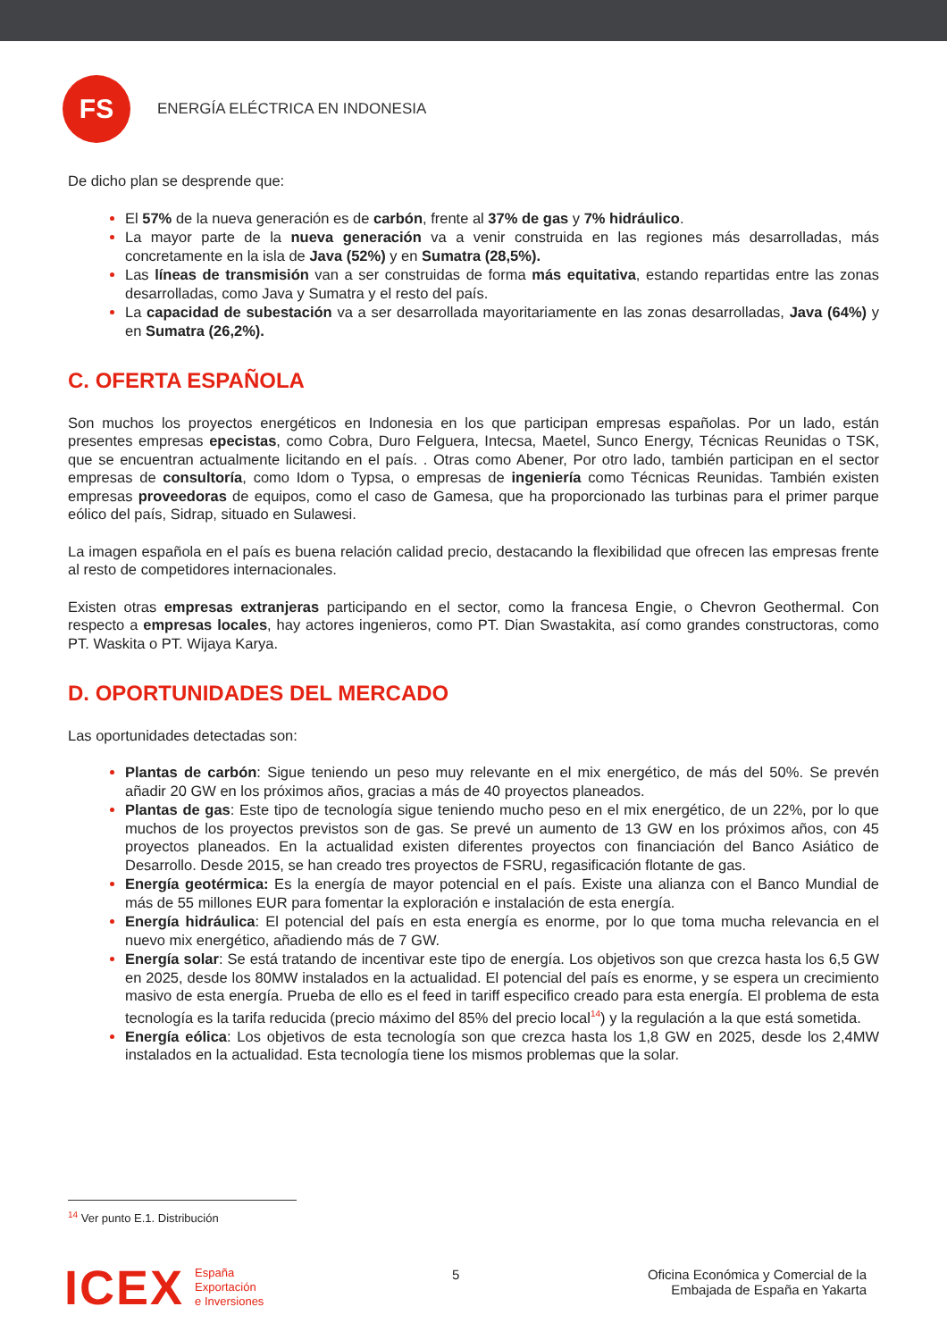FS
ENERGÍA ELÉCTRICA EN INDONESIA
De dicho plan se desprende que:
El 57% de la nueva generación es de carbón, frente al 37% de gas y 7% hidráulico.
La mayor parte de la nueva generación va a venir construida en las regiones más desarrolladas, más concretamente en la isla de Java (52%) y en Sumatra (28,5%).
Las líneas de transmisión van a ser construidas de forma más equitativa, estando repartidas entre las zonas desarrolladas, como Java y Sumatra y el resto del país.
La capacidad de subestación va a ser desarrollada mayoritariamente en las zonas desarrolladas, Java (64%) y en Sumatra (26,2%).
C. OFERTA ESPAÑOLA
Son muchos los proyectos energéticos en Indonesia en los que participan empresas españolas. Por un lado, están presentes empresas epecistas, como Cobra, Duro Felguera, Intecsa, Maetel, Sunco Energy, Técnicas Reunidas o TSK, que se encuentran actualmente licitando en el país. . Otras como Abener, Por otro lado, también participan en el sector empresas de consultoría, como Idom o Typsa, o empresas de ingeniería como Técnicas Reunidas. También existen empresas proveedoras de equipos, como el caso de Gamesa, que ha proporcionado las turbinas para el primer parque eólico del país, Sidrap, situado en Sulawesi.
La imagen española en el país es buena relación calidad precio, destacando la flexibilidad que ofrecen las empresas frente al resto de competidores internacionales.
Existen otras empresas extranjeras participando en el sector, como la francesa Engie, o Chevron Geothermal. Con respecto a empresas locales, hay actores ingenieros, como PT. Dian Swastakita, así como grandes constructoras, como PT. Waskita o PT. Wijaya Karya.
D. OPORTUNIDADES DEL MERCADO
Las oportunidades detectadas son:
Plantas de carbón: Sigue teniendo un peso muy relevante en el mix energético, de más del 50%. Se prevén añadir 20 GW en los próximos años, gracias a más de 40 proyectos planeados.
Plantas de gas: Este tipo de tecnología sigue teniendo mucho peso en el mix energético, de un 22%, por lo que muchos de los proyectos previstos son de gas. Se prevé un aumento de 13 GW en los próximos años, con 45 proyectos planeados. En la actualidad existen diferentes proyectos con financiación del Banco Asiático de Desarrollo. Desde 2015, se han creado tres proyectos de FSRU, regasificación flotante de gas.
Energía geotérmica: Es la energía de mayor potencial en el país. Existe una alianza con el Banco Mundial de más de 55 millones EUR para fomentar la exploración e instalación de esta energía.
Energía hidráulica: El potencial del país en esta energía es enorme, por lo que toma mucha relevancia en el nuevo mix energético, añadiendo más de 7 GW.
Energía solar: Se está tratando de incentivar este tipo de energía. Los objetivos son que crezca hasta los 6,5 GW en 2025, desde los 80MW instalados en la actualidad. El potencial del país es enorme, y se espera un crecimiento masivo de esta energía. Prueba de ello es el feed in tariff especifico creado para esta energía. El problema de esta tecnología es la tarifa reducida (precio máximo del 85% del precio local<sup>14</sup>) y la regulación a la que está sometida.
Energía eólica: Los objetivos de esta tecnología son que crezca hasta los 1,8 GW en 2025, desde los 2,4MW instalados en la actualidad. Esta tecnología tiene los mismos problemas que la solar.
<sup>14</sup> Ver punto E.1. Distribución
ICEX España
Exportación
e Inversiones
5 Oficina Económica y Comercial de la
Embajada de España en Yakarta